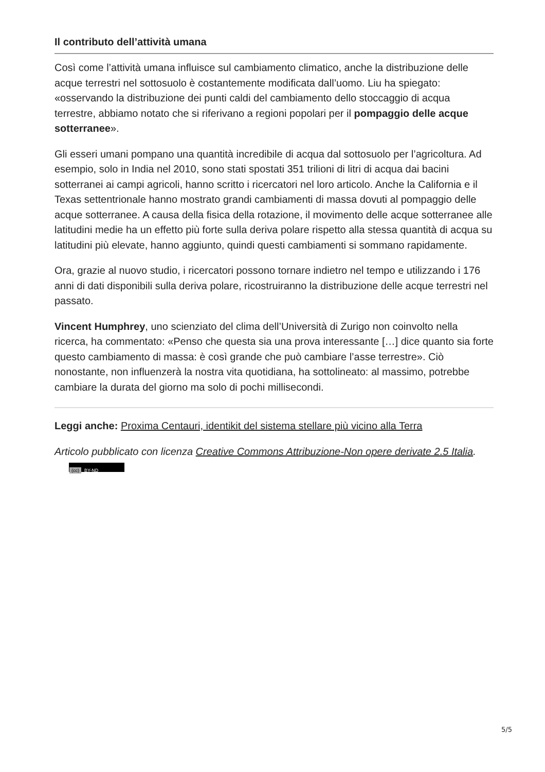Il contributo dell’attività umana
Così come l’attività umana influisce sul cambiamento climatico, anche la distribuzione delle acque terrestri nel sottosuolo è costantemente modificata dall’uomo. Liu ha spiegato: «osservando la distribuzione dei punti caldi del cambiamento dello stoccaggio di acqua terrestre, abbiamo notato che si riferivano a regioni popolari per il pompaggio delle acque sotterranee».
Gli esseri umani pompano una quantità incredibile di acqua dal sottosuolo per l’agricoltura. Ad esempio, solo in India nel 2010, sono stati spostati 351 trilioni di litri di acqua dai bacini sotterranei ai campi agricoli, hanno scritto i ricercatori nel loro articolo. Anche la California e il Texas settentrionale hanno mostrato grandi cambiamenti di massa dovuti al pompaggio delle acque sotterranee. A causa della fisica della rotazione, il movimento delle acque sotterranee alle latitudini medie ha un effetto più forte sulla deriva polare rispetto alla stessa quantità di acqua su latitudini più elevate, hanno aggiunto, quindi questi cambiamenti si sommano rapidamente.
Ora, grazie al nuovo studio, i ricercatori possono tornare indietro nel tempo e utilizzando i 176 anni di dati disponibili sulla deriva polare, ricostruiranno la distribuzione delle acque terrestri nel passato.
Vincent Humphrey, uno scienziato del clima dell’Università di Zurigo non coinvolto nella ricerca, ha commentato: «Penso che questa sia una prova interessante […] dice quanto sia forte questo cambiamento di massa: è così grande che può cambiare l’asse terrestre». Ciò nonostante, non influenzerà la nostra vita quotidiana, ha sottolineato: al massimo, potrebbe cambiare la durata del giorno ma solo di pochi millisecondi.
Leggi anche: Proxima Centauri, identikit del sistema stellare più vicino alla Terra
Articolo pubblicato con licenza Creative Commons Attribuzione-Non opere derivate 2.5 Italia. (cc) BY-ND
5/5